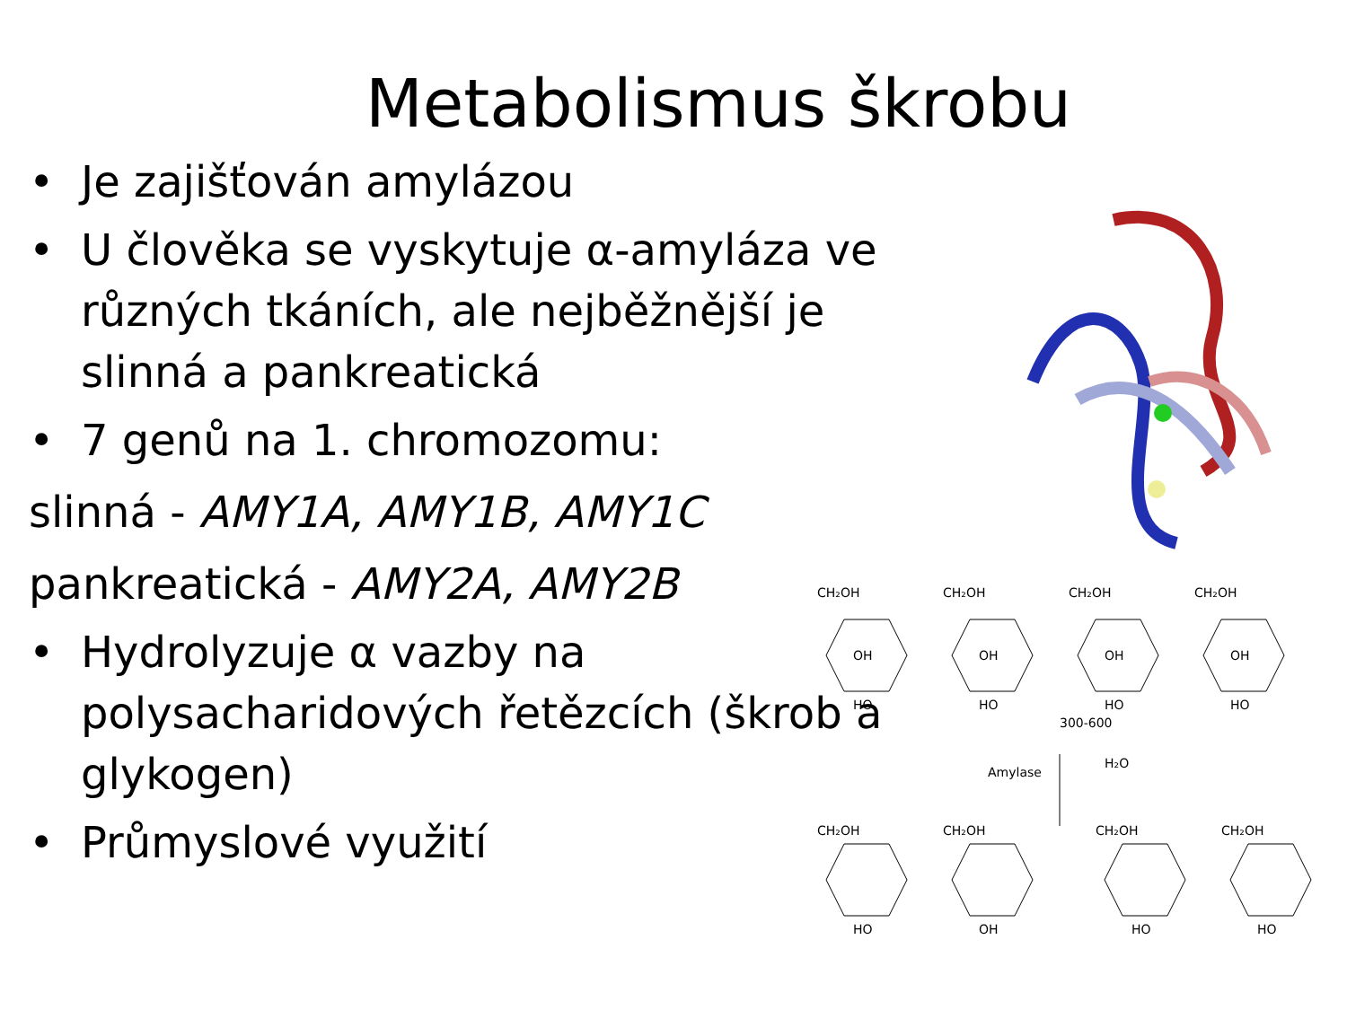Metabolismus škrobu
• Je zajišťován amylázou
• U člověka se vyskytuje α-amyláza ve různých tkáních, ale nejběžnější je slinná a pankreatická
• 7 genů na 1. chromozomu:
slinná - AMY1A, AMY1B, AMY1C
pankreatická - AMY2A, AMY2B
• Hydrolyzuje α vazby na polysacharidových řetězcích (škrob a glykogen)
• Průmyslové využití
CH₂OH
CH₂OH
CH₂OH
CH₂OH
300-600
Amylase
H₂O
CH₂OH
CH₂OH
CH₂OH
CH₂OH
OH
OH
OH
OH
HO
HO
HO
HO
HO
OH
HO
HO